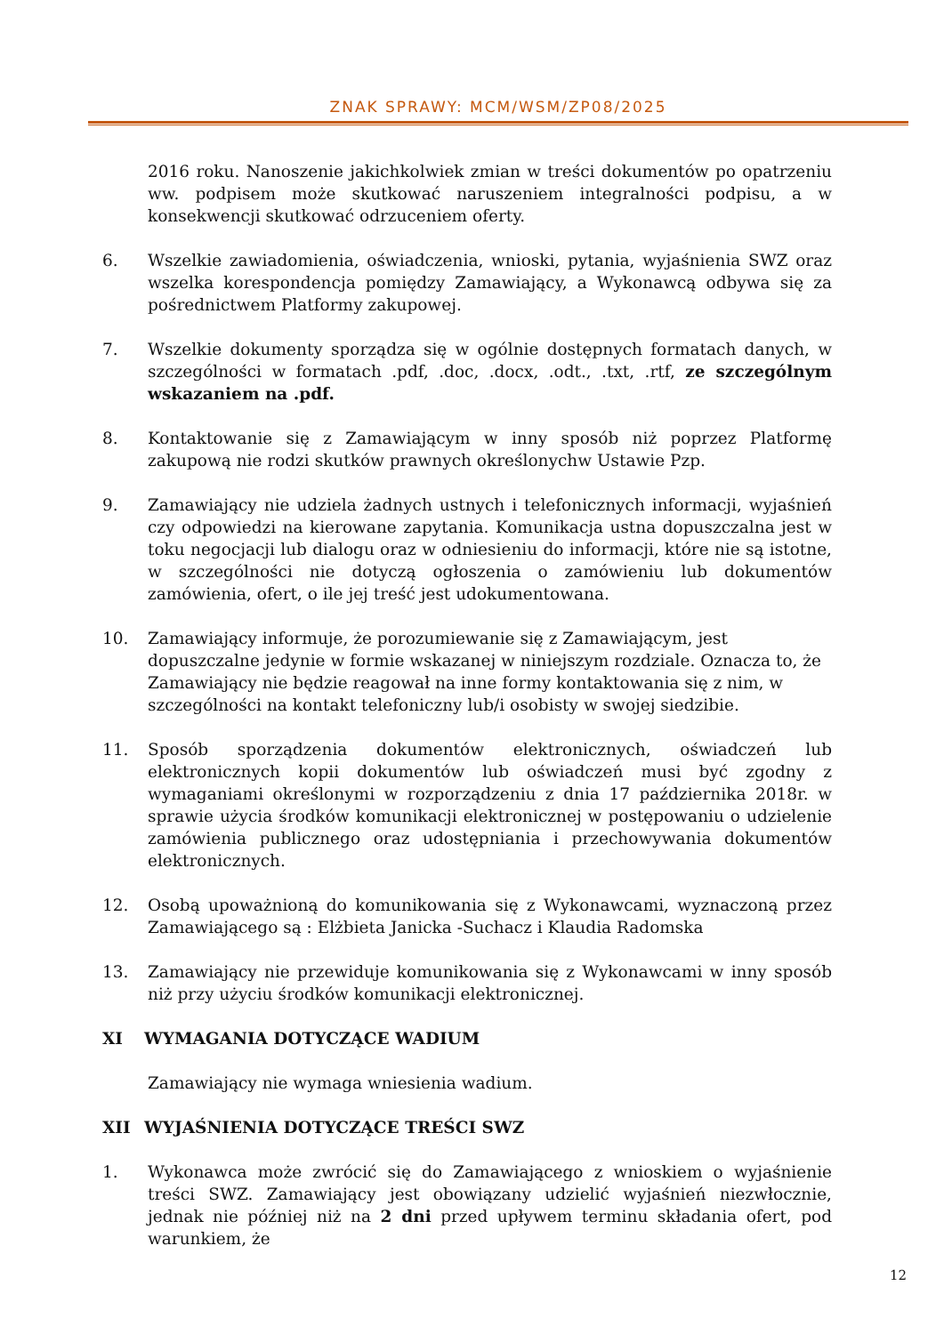ZNAK SPRAWY: MCM/WSM/ZP08/2025
2016 roku. Nanoszenie jakichkolwiek zmian w treści dokumentów po opatrzeniu ww. podpisem może skutkować naruszeniem integralności podpisu, a w konsekwencji skutkować odrzuceniem oferty.
6. Wszelkie zawiadomienia, oświadczenia, wnioski, pytania, wyjaśnienia SWZ oraz wszelka korespondencja pomiędzy Zamawiający, a Wykonawcą odbywa się za pośrednictwem Platformy zakupowej.
7. Wszelkie dokumenty sporządza się w ogólnie dostępnych formatach danych, w szczególności w formatach .pdf, .doc, .docx, .odt., .txt, .rtf, ze szczególnym wskazaniem na .pdf.
8. Kontaktowanie się z Zamawiającym w inny sposób niż poprzez Platformę zakupową nie rodzi skutków prawnych określonychw Ustawie Pzp.
9. Zamawiający nie udziela żadnych ustnych i telefonicznych informacji, wyjaśnień czy odpowiedzi na kierowane zapytania. Komunikacja ustna dopuszczalna jest w toku negocjacji lub dialogu oraz w odniesieniu do informacji, które nie są istotne, w szczególności nie dotyczą ogłoszenia o zamówieniu lub dokumentów zamówienia, ofert, o ile jej treść jest udokumentowana.
10. Zamawiający informuje, że porozumiewanie się z Zamawiającym, jest dopuszczalne jedynie w formie wskazanej w niniejszym rozdziale. Oznacza to, że Zamawiający nie będzie reagował na inne formy kontaktowania się z nim, w szczególności na kontakt telefoniczny lub/i osobisty w swojej siedzibie.
11. Sposób sporządzenia dokumentów elektronicznych, oświadczeń lub elektronicznych kopii dokumentów lub oświadczeń musi być zgodny z wymaganiami określonymi w rozporządzeniu z dnia 17 października 2018r. w sprawie użycia środków komunikacji elektronicznej w postępowaniu o udzielenie zamówienia publicznego oraz udostępniania i przechowywania dokumentów elektronicznych.
12. Osobą upoważnioną do komunikowania się z Wykonawcami, wyznaczoną przez Zamawiającego są : Elżbieta Janicka -Suchacz i Klaudia Radomska
13. Zamawiający nie przewiduje komunikowania się z Wykonawcami w inny sposób niż przy użyciu środków komunikacji elektronicznej.
XI WYMAGANIA DOTYCZĄCE WADIUM
Zamawiający nie wymaga wniesienia wadium.
XII WYJAŚNIENIA DOTYCZĄCE TREŚCI SWZ
1. Wykonawca może zwrócić się do Zamawiającego z wnioskiem o wyjaśnienie treści SWZ. Zamawiający jest obowiązany udzielić wyjaśnień niezwłocznie, jednak nie później niż na 2 dni przed upływem terminu składania ofert, pod warunkiem, że
12